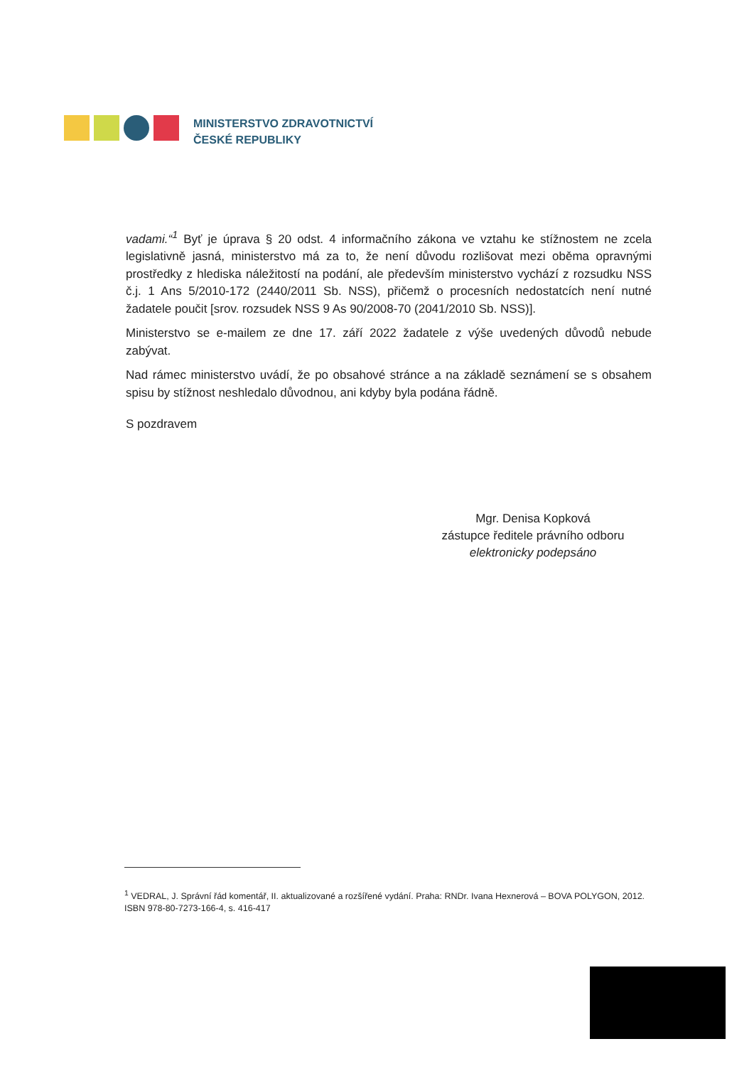MINISTERSTVO ZDRAVOTNICTVÍ
ČESKÉ REPUBLIKY
vadami.“<sup>1</sup> Byť je úprava § 20 odst. 4 informačního zákona ve vztahu ke stížnostem ne zcela legislativně jasná, ministerstvo má za to, že není důvodu rozlišovat mezi oběma opravnými prostředky z hlediska náležitostí na podání, ale především ministerstvo vychází z rozsudku NSS č.j. 1 Ans 5/2010-172 (2440/2011 Sb. NSS), přičemž o procesních nedostatcích není nutné žadatele poučit [srov. rozsudek NSS 9 As 90/2008-70 (2041/2010 Sb. NSS)].
Ministerstvo se e-mailem ze dne 17. září 2022 žadatele z výše uvedených důvodů nebude zabývat.
Nad rámec ministerstvo uvádí, že po obsahové stránce a na základě seznámení se s obsahem spisu by stížnost neshledalo důvodnou, ani kdyby byla podána řádně.
S pozdravem
Mgr. Denisa Kopková
zástupce ředitele právního odboru
elektronicky podepsáno
<sup>1</sup> VEDRAL, J. Správní řád komentář, II. aktualizované a rozšířené vydání. Praha: RNDr. Ivana Hexnerová – BOVA POLYGON, 2012. ISBN 978-80-7273-166-4, s. 416-417